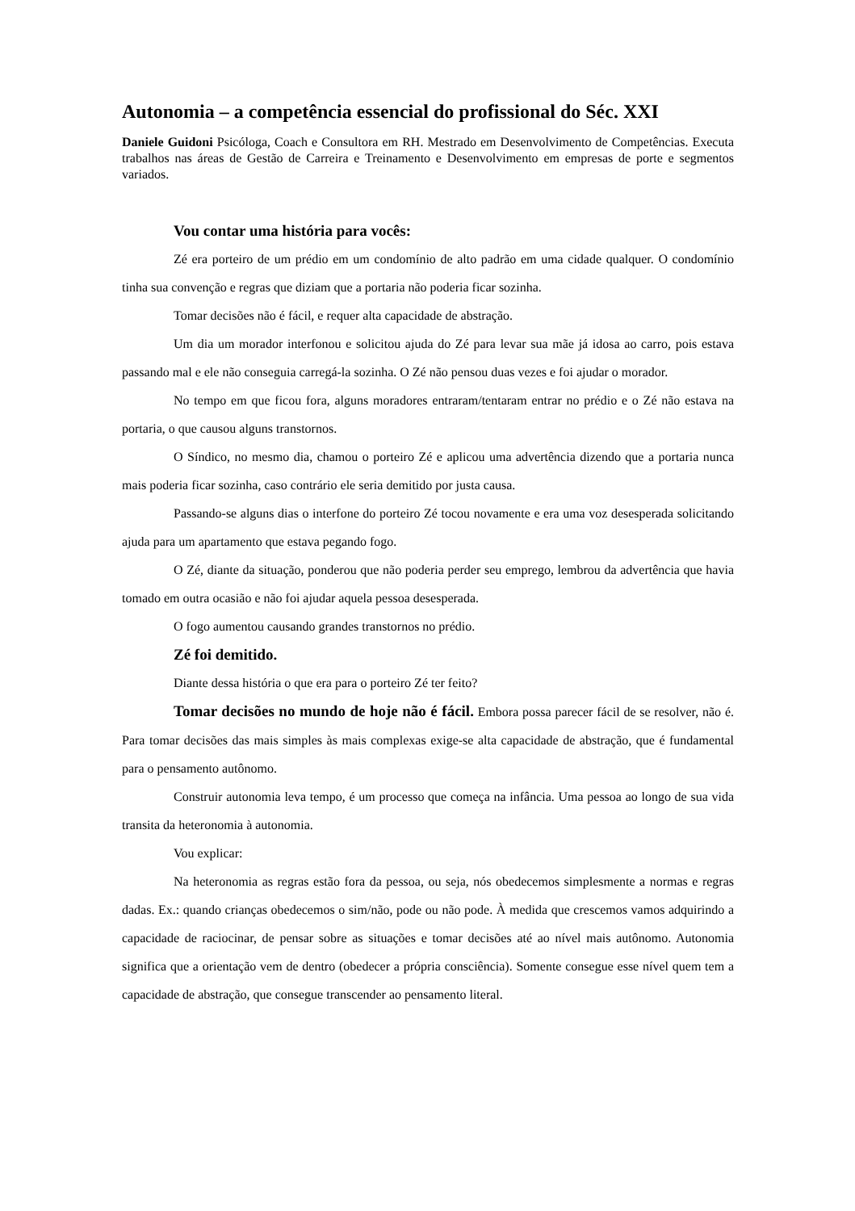Autonomia – a competência essencial do profissional do Séc. XXI
Daniele Guidoni Psicóloga, Coach e Consultora em RH. Mestrado em Desenvolvimento de Competências. Executa trabalhos nas áreas de Gestão de Carreira e Treinamento e Desenvolvimento em empresas de porte e segmentos variados.
Vou contar uma história para vocês:
Zé era porteiro de um prédio em um condomínio de alto padrão em uma cidade qualquer. O condomínio tinha sua convenção e regras que diziam que a portaria não poderia ficar sozinha.
Tomar decisões não é fácil, e requer alta capacidade de abstração.
Um dia um morador interfonou e solicitou ajuda do Zé para levar sua mãe já idosa ao carro, pois estava passando mal e ele não conseguia carregá-la sozinha. O Zé não pensou duas vezes e foi ajudar o morador.
No tempo em que ficou fora, alguns moradores entraram/tentaram entrar no prédio e o Zé não estava na portaria, o que causou alguns transtornos.
O Síndico, no mesmo dia, chamou o porteiro Zé e aplicou uma advertência dizendo que a portaria nunca mais poderia ficar sozinha, caso contrário ele seria demitido por justa causa.
Passando-se alguns dias o interfone do porteiro Zé tocou novamente e era uma voz desesperada solicitando ajuda para um apartamento que estava pegando fogo.
O Zé, diante da situação, ponderou que não poderia perder seu emprego, lembrou da advertência que havia tomado em outra ocasião e não foi ajudar aquela pessoa desesperada.
O fogo aumentou causando grandes transtornos no prédio.
Zé foi demitido.
Diante dessa história o que era para o porteiro Zé ter feito?
Tomar decisões no mundo de hoje não é fácil. Embora possa parecer fácil de se resolver, não é. Para tomar decisões das mais simples às mais complexas exige-se alta capacidade de abstração, que é fundamental para o pensamento autônomo.
Construir autonomia leva tempo, é um processo que começa na infância. Uma pessoa ao longo de sua vida transita da heteronomia à autonomia.
Vou explicar:
Na heteronomia as regras estão fora da pessoa, ou seja, nós obedecemos simplesmente a normas e regras dadas. Ex.: quando crianças obedecemos o sim/não, pode ou não pode. À medida que crescemos vamos adquirindo a capacidade de raciocinar, de pensar sobre as situações e tomar decisões até ao nível mais autônomo. Autonomia significa que a orientação vem de dentro (obedecer a própria consciência). Somente consegue esse nível quem tem a capacidade de abstração, que consegue transcender ao pensamento literal.